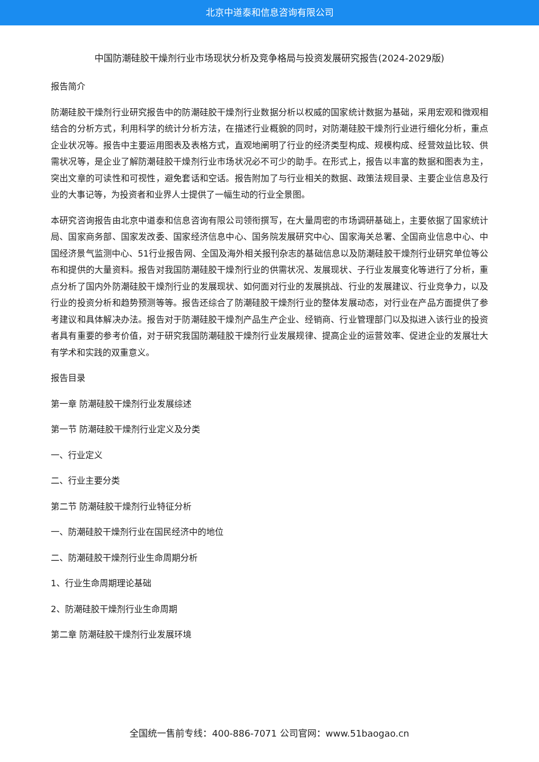北京中道泰和信息咨询有限公司
中国防潮硅胶干燥剂行业市场现状分析及竞争格局与投资发展研究报告(2024-2029版)
报告简介
防潮硅胶干燥剂行业研究报告中的防潮硅胶干燥剂行业数据分析以权威的国家统计数据为基础，采用宏观和微观相结合的分析方式，利用科学的统计分析方法，在描述行业概貌的同时，对防潮硅胶干燥剂行业进行细化分析，重点企业状况等。报告中主要运用图表及表格方式，直观地阐明了行业的经济类型构成、规模构成、经营效益比较、供需状况等，是企业了解防潮硅胶干燥剂行业市场状况必不可少的助手。在形式上，报告以丰富的数据和图表为主，突出文章的可读性和可视性，避免套话和空话。报告附加了与行业相关的数据、政策法规目录、主要企业信息及行业的大事记等，为投资者和业界人士提供了一幅生动的行业全景图。
本研究咨询报告由北京中道泰和信息咨询有限公司领衔撰写，在大量周密的市场调研基础上，主要依据了国家统计局、国家商务部、国家发改委、国家经济信息中心、国务院发展研究中心、国家海关总署、全国商业信息中心、中国经济景气监测中心、51行业报告网、全国及海外相关报刊杂志的基础信息以及防潮硅胶干燥剂行业研究单位等公布和提供的大量资料。报告对我国防潮硅胶干燥剂行业的供需状况、发展现状、子行业发展变化等进行了分析，重点分析了国内外防潮硅胶干燥剂行业的发展现状、如何面对行业的发展挑战、行业的发展建议、行业竞争力，以及行业的投资分析和趋势预测等等。报告还综合了防潮硅胶干燥剂行业的整体发展动态，对行业在产品方面提供了参考建议和具体解决办法。报告对于防潮硅胶干燥剂产品生产企业、经销商、行业管理部门以及拟进入该行业的投资者具有重要的参考价值，对于研究我国防潮硅胶干燥剂行业发展规律、提高企业的运营效率、促进企业的发展壮大有学术和实践的双重意义。
报告目录
第一章 防潮硅胶干燥剂行业发展综述
第一节 防潮硅胶干燥剂行业定义及分类
一、行业定义
二、行业主要分类
第二节 防潮硅胶干燥剂行业特征分析
一、防潮硅胶干燥剂行业在国民经济中的地位
二、防潮硅胶干燥剂行业生命周期分析
1、行业生命周期理论基础
2、防潮硅胶干燥剂行业生命周期
第二章 防潮硅胶干燥剂行业发展环境
全国统一售前专线：400-886-7071 公司官网：www.51baogao.cn